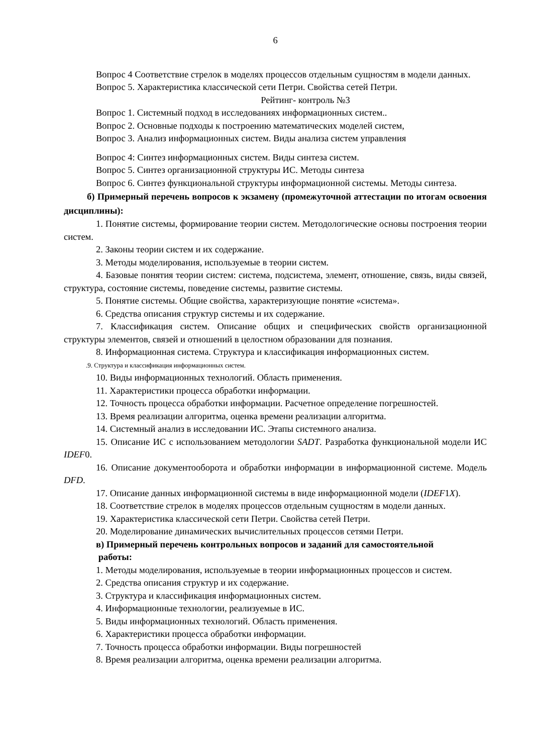6
Вопрос 4 Соответствие стрелок в моделях процессов отдельным сущностям в модели данных.
Вопрос 5. Характеристика классической сети Петри. Свойства сетей Петри.
Рейтинг- контроль №3
Вопрос 1. Системный подход в исследованиях информационных систем..
Вопрос 2. Основные подходы к построению математических моделей систем,
Вопрос 3. Анализ информационных систем. Виды анализа систем управления
Вопрос 4: Синтез информационных систем. Виды синтеза систем.
Вопрос 5. Синтез организационной структуры ИС. Методы синтеза
Вопрос 6. Синтез функциональной структуры информационной системы. Методы синтеза.
б) Примерный перечень вопросов к экзамену (промежуточной аттестации по итогам освоения дисциплины):
1. Понятие системы, формирование теории систем. Методологические основы построения теории систем.
2. Законы теории систем и их содержание.
3. Методы моделирования, используемые в теории систем.
4. Базовые понятия теории систем: система, подсистема, элемент, отношение, связь, виды связей, структура, состояние системы, поведение системы, развитие системы.
5. Понятие системы. Общие свойства, характеризующие понятие «система».
6. Средства описания структур системы и их содержание.
7. Классификация систем. Описание общих и специфических свойств организационной структуры элементов, связей и отношений в целостном образовании для познания.
8. Информационная система. Структура и классификация информационных систем.
.9. Структура и классификация информационных систем.
10. Виды информационных технологий. Область применения.
11. Характеристики процесса обработки информации.
12. Точность процесса обработки информации. Расчетное определение погрешностей.
13. Время реализации алгоритма, оценка времени реализации алгоритма.
14. Системный анализ в исследовании ИС. Этапы системного анализа.
15. Описание ИС с использованием методологии SADT. Разработка функциональной модели ИС IDEF0.
16. Описание документооборота и обработки информации в информационной системе. Модель DFD.
17. Описание данных информационной системы в виде информационной модели (IDEF1X).
18. Соответствие стрелок в моделях процессов отдельным сущностям в модели данных.
19. Характеристика классической сети Петри. Свойства сетей Петри.
20. Моделирование динамических вычислительных процессов сетями Петри.
в) Примерный перечень контрольных вопросов и заданий для самостоятельной
работы:
1. Методы моделирования, используемые в теории информационных процессов и систем.
2. Средства описания структур и их содержание.
3. Структура и классификация информационных систем.
4. Информационные технологии, реализуемые в ИС.
5. Виды информационных технологий. Область применения.
6. Характеристики процесса обработки информации.
7. Точность процесса обработки информации. Виды погрешностей
8. Время реализации алгоритма, оценка времени реализации алгоритма.